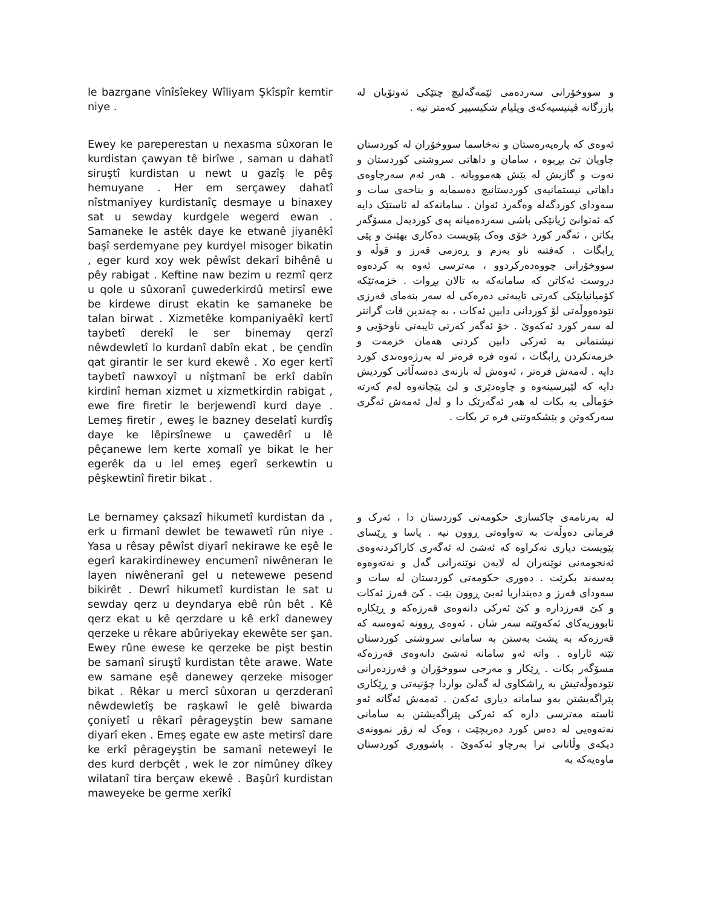le bazrgane vînîsîekey Wîliyam Şkîspîr kemtir niye .
و سووخۆرانی سەردەمی ئێمەگەلیچ چتێکی ئەوتۆیان لە بازرگانە ڤینیسیەکەی ویلیام شکیسپیر کەمتر نیە .
Ewey ke pareperestan u nexasma sûxoran le kurdistan çawyan tê birîwe , saman u dahatî siruştî kurdistan u newt u gazîş le pêş hemuyane . Her em serçawey dahatî nîstmaniyey kurdistanîç desmaye u binaxey sat u sewday kurdgele wegerd ewan . Samaneke le astêk daye ke etwanê jiyanêkî başî serdemyane pey kurdyel misoger bikatin , eger kurd xoy wek pêwîst dekarî bihênê u pêy rabigat . Keftine naw bezim u rezmî qerz u qole u sûxoranî çuwederkirdû metirsî ewe be kirdewe dirust ekatin ke samaneke be talan birwat . Xizmetêke kompaniyaêkî kertî taybetî derekî le ser binemay qerzî nêwdewletî lo kurdanî dabîn ekat , be çendîn qat girantir le ser kurd ekewê . Xo eger kertî taybetî nawxoyî u nîştmanî be erkî dabîn kirdinî heman xizmet u xizmetkirdin rabigat , ewe fire firetir le berjewendî kurd daye . Lemeş firetir , eweş le bazney deselatî kurdîş daye ke lêpirsînewe u çawedêrî u lê pêçanewe lem kerte xomalî ye bikat le her egerêk da u lel emeş egerî serkewtin u pêşkewtinî firetir bikat .
ئەوەی کە پارەپەرەستان و نەخاسما سووخۆران لە کوردستان چاویان تێ بڕیوە ، سامان و داهاتی سروشتی کوردستان و نەوت و گازیش لە پێش هەموویانە . هەر ئەم سەرچاوەی داهاتی نیستمانیەی کوردستانیچ دەسمایە و بناخەی سات و سەودای کوردگەلە وەگەرد ئەوان . سامانەکە لە ئاستێک دایە کە ئەتوانێ ژیانێکی باشی سەردەمیانە پەی کوردیەل مسۆگەر بکاتن ، ئەگەر کورد خۆی وەک پێویست دەکاری بهێنێ و پێی ڕابگات . کەفتنە ناو بەزم و ڕەزمی قەرز و قوڵە و سووخۆرانی چووەدەرکردوو ، مەترسی ئەوە بە کردەوە دروست ئەکاتن کە سامانەکە بە تالان بڕوات . خزمەتێکە کۆمپانیایێکی کەرتی تایبەتی دەرەکی لە سەر بنەمای قەرزی نێودەووڵەتی لۆ کوردانی دابین ئەکات ، بە چەندین قات گرانتر لە سەر کورد ئەکەوێ . خۆ ئەگەر کەرتی تایبەتی ناوخۆیی و نیشتمانی بە ئەرکی دابین کردنی هەمان خزمەت و خزمەتکردن ڕابگات ، ئەوە فرە فرەتر لە بەرژەوەندی کورد دایە . لەمەش فرەتر ، ئەوەش لە بازنەی دەسەڵاتی کوردیش دایە کە لێپرسینەوە و چاوەدێری و لێ پێچانەوە لەم کەرتە خۆماڵی یە بکات لە هەر ئەگەرێک دا و لەل ئەمەش ئەگری سەرکەوتن و پێشکەوتنی فرە تر بکات .
Le bernamey çaksazî hikumetî kurdistan da , erk u firmanî dewlet be tewawetî rûn niye . Yasa u rêsay pêwîst diyarî nekirawe ke eşê le egerî karakirdinewey encumenî niwêneran le layen niwêneranî gel u netewewe pesend bikirêt . Dewrî hikumetî kurdistan le sat u sewday qerz u deyndarya ebê rûn bêt . Kê qerz ekat u kê qerzdare u kê erkî danewey qerzeke u rêkare abûriyekay ekewête ser şan. Ewey rûne ewese ke qerzeke be pişt bestin be samanî siruştî kurdistan tête arawe. Wate ew samane eşê danewey qerzeke misoger bikat . Rêkar u mercî sûxoran u qerzderanî nêwdewletîş be raşkawî le gelê biwarda çoniyetî u rêkarî pêrageyştin bew samane diyarî eken . Emeş egate ew aste metirsî dare ke erkî pêrageyştin be samanî neteweyî le des kurd derbçêt , wek le zor nimûney dîkey wilatanî tira berçaw ekewê . Başûrî kurdistan maweyeke be germe xerîkî
لە بەرنامەی چاکسازی حکومەتی کوردستان دا ، ئەرک و فرمانی دەوڵەت بە تەواوەتی ڕوون نیە . یاسا و ڕێسای پێویست دیاری نەکراوە کە ئەشێ لە ئەگەری کاراکردنەوەی ئەنجومەنی نوێنەران لە لایەن نوێنەرانی گەل و نەتەوەوە پەسەند بکرێت . دەوری حکومەتی کوردستان لە سات و سەودای قەرز و دەینداریا ئەبێ ڕوون بێت . کێ قەرز ئەکات و کێ قەرزدارە و کێ ئەرکی دانەوەی قەرزەکە و ڕێکارە ئابووریەکای ئەکەوێتە سەر شان . ئەوەی ڕوونە ئەوەسە کە قەرزەکە بە پشت بەستن بە سامانی سروشتی کوردستان تێتە ئاراوە . واتە ئەو سامانە ئەشێ دانەوەی قەرزەکە مسۆگەر بکات . ڕێکار و مەرجی سووخۆران و قەرزدەرانی نێودەوڵەتیش بە ڕاشکاوی لە گەلێ بواردا چۆنیەتی و ڕێکاری پێراگەیشتن بەو سامانە دیاری ئەکەن . ئەمەش ئەگاتە ئەو ئاستە مەترسی دارە کە ئەرکی پێراگەیشتن بە سامانی نەتەوەیی لە دەس کورد دەربچێت ، وەک لە زۆر نموونەی دیکەی وڵاتانی ترا بەرچاو ئەکەوێ . باشووری کوردستان ماوەیەکە بە